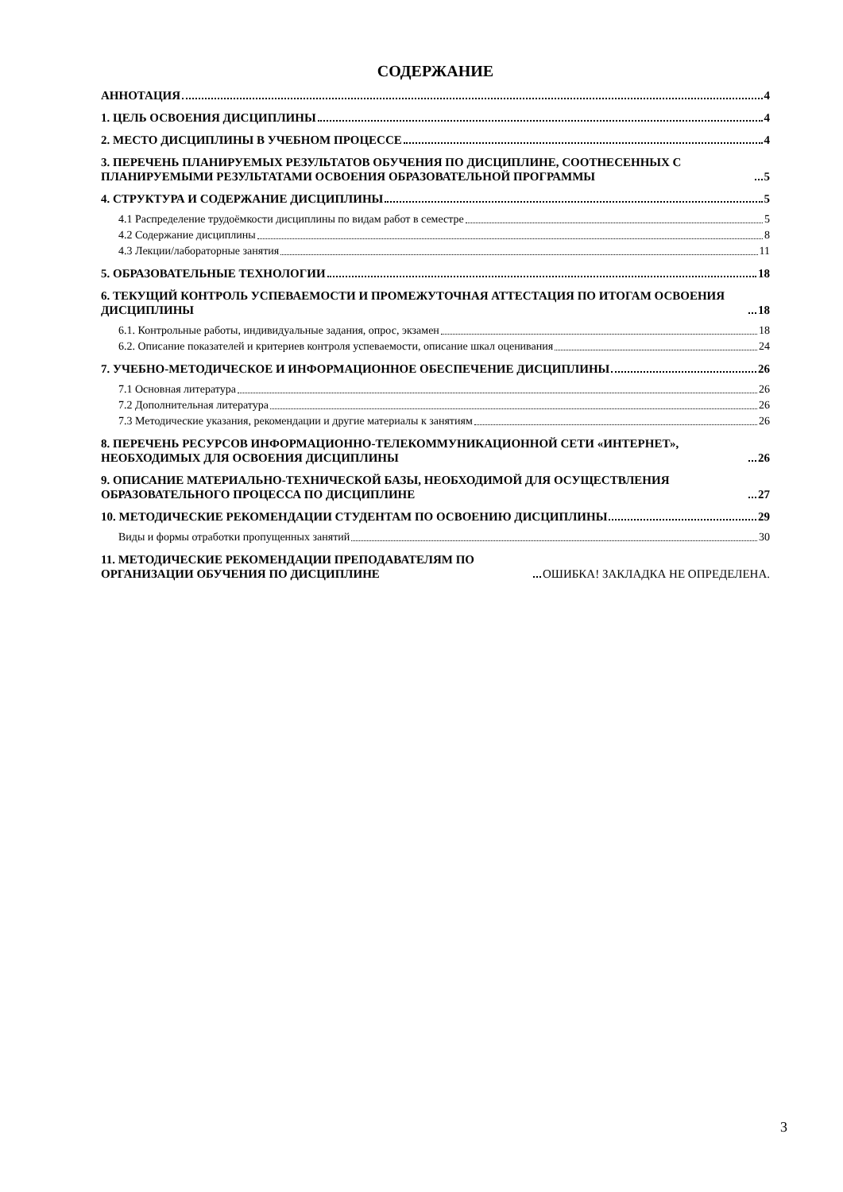СОДЕРЖАНИЕ
АННОТАЦИЯ 4
1. ЦЕЛЬ ОСВОЕНИЯ ДИСЦИПЛИНЫ 4
2. МЕСТО ДИСЦИПЛИНЫ В УЧЕБНОМ ПРОЦЕССЕ 4
3. ПЕРЕЧЕНЬ ПЛАНИРУЕМЫХ РЕЗУЛЬТАТОВ ОБУЧЕНИЯ ПО ДИСЦИПЛИНЕ, СООТНЕСЕННЫХ С ПЛАНИРУЕМЫМИ РЕЗУЛЬТАТАМИ ОСВОЕНИЯ ОБРАЗОВАТЕЛЬНОЙ ПРОГРАММЫ 5
4. СТРУКТУРА И СОДЕРЖАНИЕ ДИСЦИПЛИНЫ 5
4.1 Распределение трудоёмкости дисциплины по видам работ в семестре 5
4.2 Содержание дисциплины 8
4.3 Лекции/лабораторные занятия 11
5. ОБРАЗОВАТЕЛЬНЫЕ ТЕХНОЛОГИИ 18
6. ТЕКУЩИЙ КОНТРОЛЬ УСПЕВАЕМОСТИ И ПРОМЕЖУТОЧНАЯ АТТЕСТАЦИЯ ПО ИТОГАМ ОСВОЕНИЯ ДИСЦИПЛИНЫ 18
6.1. Контрольные работы, индивидуальные задания, опрос, экзамен 18
6.2. Описание показателей и критериев контроля успеваемости, описание шкал оценивания 24
7. УЧЕБНО-МЕТОДИЧЕСКОЕ И ИНФОРМАЦИОННОЕ ОБЕСПЕЧЕНИЕ ДИСЦИПЛИНЫ 26
7.1 Основная литература 26
7.2 Дополнительная литература 26
7.3 Методические указания, рекомендации и другие материалы к занятиям 26
8. ПЕРЕЧЕНЬ РЕСУРСОВ ИНФОРМАЦИОННО-ТЕЛЕКОММУНИКАЦИОННОЙ СЕТИ «ИНТЕРНЕТ», НЕОБХОДИМЫХ ДЛЯ ОСВОЕНИЯ ДИСЦИПЛИНЫ 26
9. ОПИСАНИЕ МАТЕРИАЛЬНО-ТЕХНИЧЕСКОЙ БАЗЫ, НЕОБХОДИМОЙ ДЛЯ ОСУЩЕСТВЛЕНИЯ ОБРАЗОВАТЕЛЬНОГО ПРОЦЕССА ПО ДИСЦИПЛИНЕ 27
10. МЕТОДИЧЕСКИЕ РЕКОМЕНДАЦИИ СТУДЕНТАМ ПО ОСВОЕНИЮ ДИСЦИПЛИНЫ 29
Виды и формы отработки пропущенных занятий 30
11. МЕТОДИЧЕСКИЕ РЕКОМЕНДАЦИИ ПРЕПОДАВАТЕЛЯМ ПО ОРГАНИЗАЦИИ ОБУЧЕНИЯ ПО ДИСЦИПЛИНЕ ОШИБКА! ЗАКЛАДКА НЕ ОПРЕДЕЛЕНА.
3